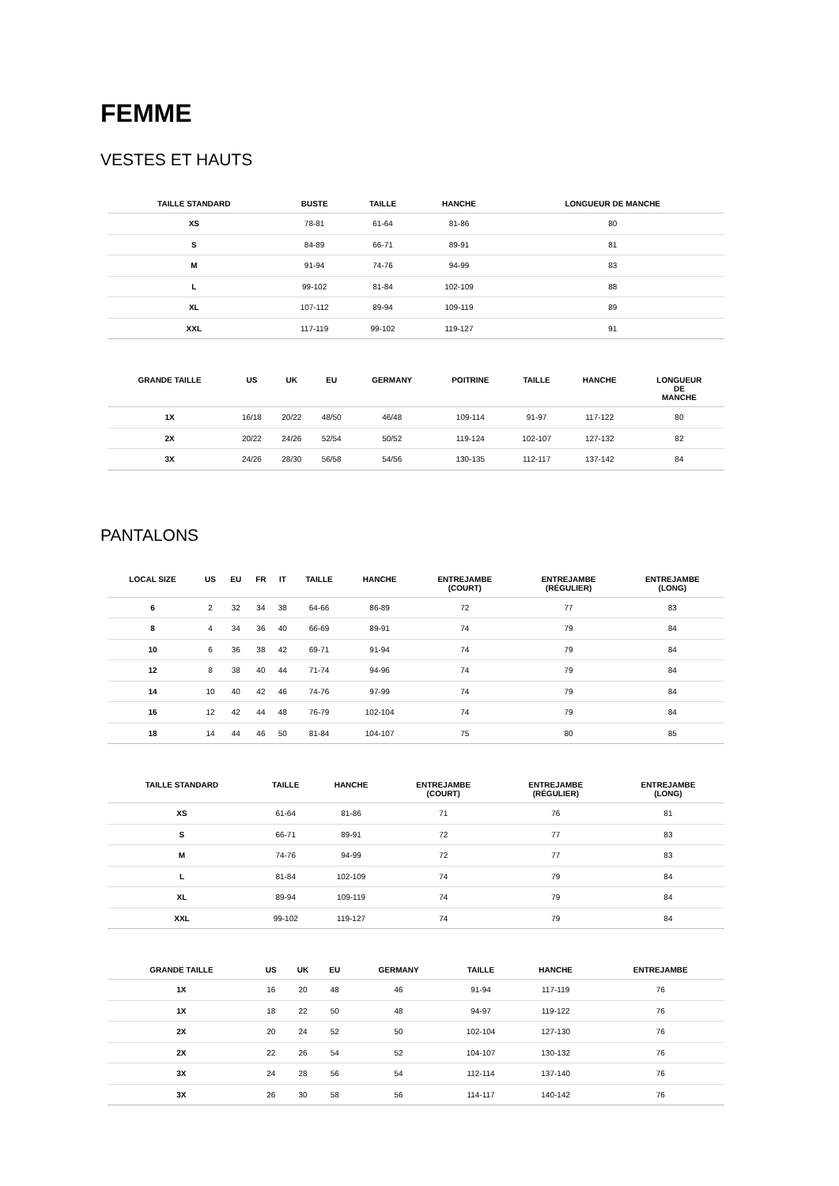FEMME
VESTES ET HAUTS
| TAILLE STANDARD | BUSTE | TAILLE | HANCHE | LONGUEUR DE MANCHE |
| --- | --- | --- | --- | --- |
| XS | 78-81 | 61-64 | 81-86 | 80 |
| S | 84-89 | 66-71 | 89-91 | 81 |
| M | 91-94 | 74-76 | 94-99 | 83 |
| L | 99-102 | 81-84 | 102-109 | 88 |
| XL | 107-112 | 89-94 | 109-119 | 89 |
| XXL | 117-119 | 99-102 | 119-127 | 91 |
| GRANDE TAILLE | US | UK | EU | GERMANY | POITRINE | TAILLE | HANCHE | LONGUEUR DE MANCHE |
| --- | --- | --- | --- | --- | --- | --- | --- | --- |
| 1X | 16/18 | 20/22 | 48/50 | 46/48 | 109-114 | 91-97 | 117-122 | 80 |
| 2X | 20/22 | 24/26 | 52/54 | 50/52 | 119-124 | 102-107 | 127-132 | 82 |
| 3X | 24/26 | 28/30 | 56/58 | 54/56 | 130-135 | 112-117 | 137-142 | 84 |
PANTALONS
| LOCAL SIZE | US | EU | FR | IT | TAILLE | HANCHE | ENTREJAMBE (COURT) | ENTREJAMBE (RÉGULIER) | ENTREJAMBE (LONG) |
| --- | --- | --- | --- | --- | --- | --- | --- | --- | --- |
| 6 | 2 | 32 | 34 | 38 | 64-66 | 86-89 | 72 | 77 | 83 |
| 8 | 4 | 34 | 36 | 40 | 66-69 | 89-91 | 74 | 79 | 84 |
| 10 | 6 | 36 | 38 | 42 | 69-71 | 91-94 | 74 | 79 | 84 |
| 12 | 8 | 38 | 40 | 44 | 71-74 | 94-96 | 74 | 79 | 84 |
| 14 | 10 | 40 | 42 | 46 | 74-76 | 97-99 | 74 | 79 | 84 |
| 16 | 12 | 42 | 44 | 48 | 76-79 | 102-104 | 74 | 79 | 84 |
| 18 | 14 | 44 | 46 | 50 | 81-84 | 104-107 | 75 | 80 | 85 |
| TAILLE STANDARD | TAILLE | HANCHE | ENTREJAMBE (COURT) | ENTREJAMBE (RÉGULIER) | ENTREJAMBE (LONG) |
| --- | --- | --- | --- | --- | --- |
| XS | 61-64 | 81-86 | 71 | 76 | 81 |
| S | 66-71 | 89-91 | 72 | 77 | 83 |
| M | 74-76 | 94-99 | 72 | 77 | 83 |
| L | 81-84 | 102-109 | 74 | 79 | 84 |
| XL | 89-94 | 109-119 | 74 | 79 | 84 |
| XXL | 99-102 | 119-127 | 74 | 79 | 84 |
| GRANDE TAILLE | US | UK | EU | GERMANY | TAILLE | HANCHE | ENTREJAMBE |
| --- | --- | --- | --- | --- | --- | --- | --- |
| 1X | 16 | 20 | 48 | 46 | 91-94 | 117-119 | 76 |
| 1X | 18 | 22 | 50 | 48 | 94-97 | 119-122 | 76 |
| 2X | 20 | 24 | 52 | 50 | 102-104 | 127-130 | 76 |
| 2X | 22 | 26 | 54 | 52 | 104-107 | 130-132 | 76 |
| 3X | 24 | 28 | 56 | 54 | 112-114 | 137-140 | 76 |
| 3X | 26 | 30 | 58 | 56 | 114-117 | 140-142 | 76 |